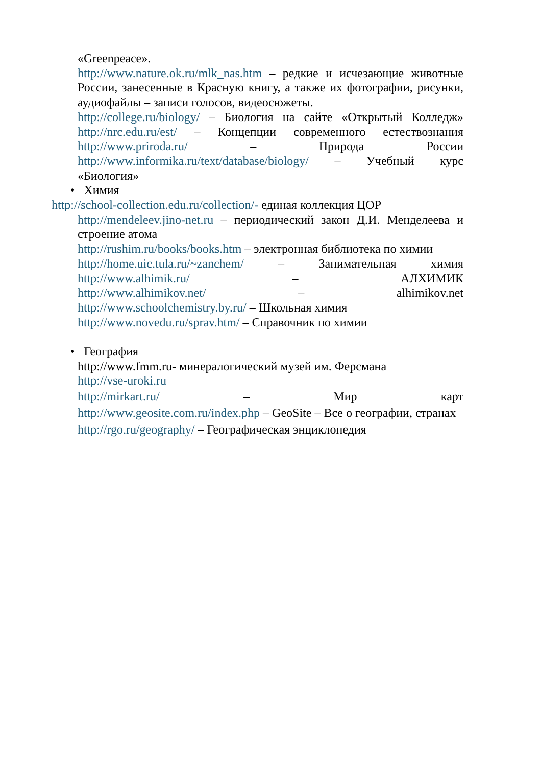«Greenpeace».
http://www.nature.ok.ru/mlk_nas.htm – редкие и исчезающие животные России, занесенные в Красную книгу, а также их фотографии, рисунки, аудиофайлы – записи голосов, видеосюжеты.
http://college.ru/biology/ – Биология на сайте «Открытый Колледж»
http://nrc.edu.ru/est/ – Концепции современного естествознания
http://www.priroda.ru/ – Природа России
http://www.informika.ru/text/database/biology/ – Учебный курс
«Биология»
• Химия
http://school-collection.edu.ru/collection/- единая коллекция ЦОР
http://mendeleev.jino-net.ru – периодический закон Д.И. Менделеева и строение атома
http://rushim.ru/books/books.htm – электронная библиотека по химии
http://home.uic.tula.ru/~zanchem/ – Занимательная химия
http://www.alhimik.ru/ – АЛХИМИК
http://www.alhimikov.net/ – alhimikov.net
http://www.schoolchemistry.by.ru/ – Школьная химия
http://www.novedu.ru/sprav.htm/ – Справочник по химии
• География
http://www.fmm.ru- минералогический музей им. Ферсмана
http://vse-uroki.ru
http://mirkart.ru/ – Мир карт
http://www.geosite.com.ru/index.php – GeoSite – Все о географии, странах
http://rgo.ru/geography/ – Географическая энциклопедия